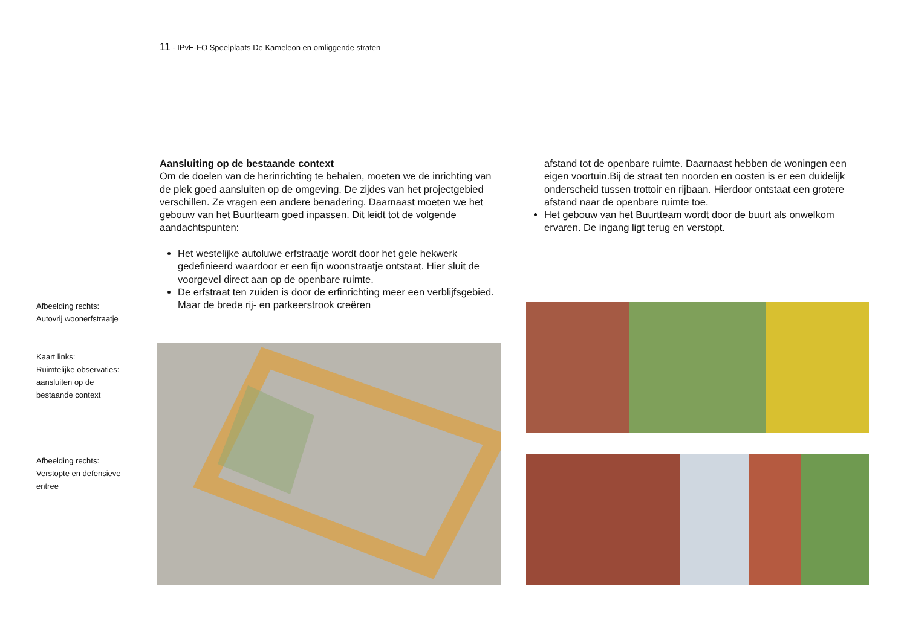11 - IPvE-FO Speelplaats De Kameleon en omliggende straten
Aansluiting op de bestaande context
Om de doelen van de herinrichting te behalen, moeten we de inrichting van de plek goed aansluiten op de omgeving. De zijdes van het projectgebied verschillen. Ze vragen een andere benadering. Daarnaast moeten we het gebouw van het Buurtteam goed inpassen. Dit leidt tot de volgende aandachtspunten:
Het westelijke autoluwe erfstraatje wordt door het gele hekwerk gedefinieerd waardoor er een fijn woonstraatje ontstaat. Hier sluit de voorgevel direct aan op de openbare ruimte.
De erfstraat ten zuiden is door de erfinrichting meer een verblijfsgebied. Maar de brede rij- en parkeerstrook creëren
afstand tot de openbare ruimte. Daarnaast hebben de woningen een eigen voortuin.Bij de straat ten noorden en oosten is er een duidelijk onderscheid tussen trottoir en rijbaan. Hierdoor ontstaat een grotere afstand naar de openbare ruimte toe.
Het gebouw van het Buurtteam wordt door de buurt als onwelkom ervaren. De ingang ligt terug en verstopt.
Afbeelding rechts:
Autovrij woonerfstraatje
Kaart links:
Ruimtelijke observaties:
aansluiten op de
bestaande context
Afbeelding rechts:
Verstopte en defensieve
entree